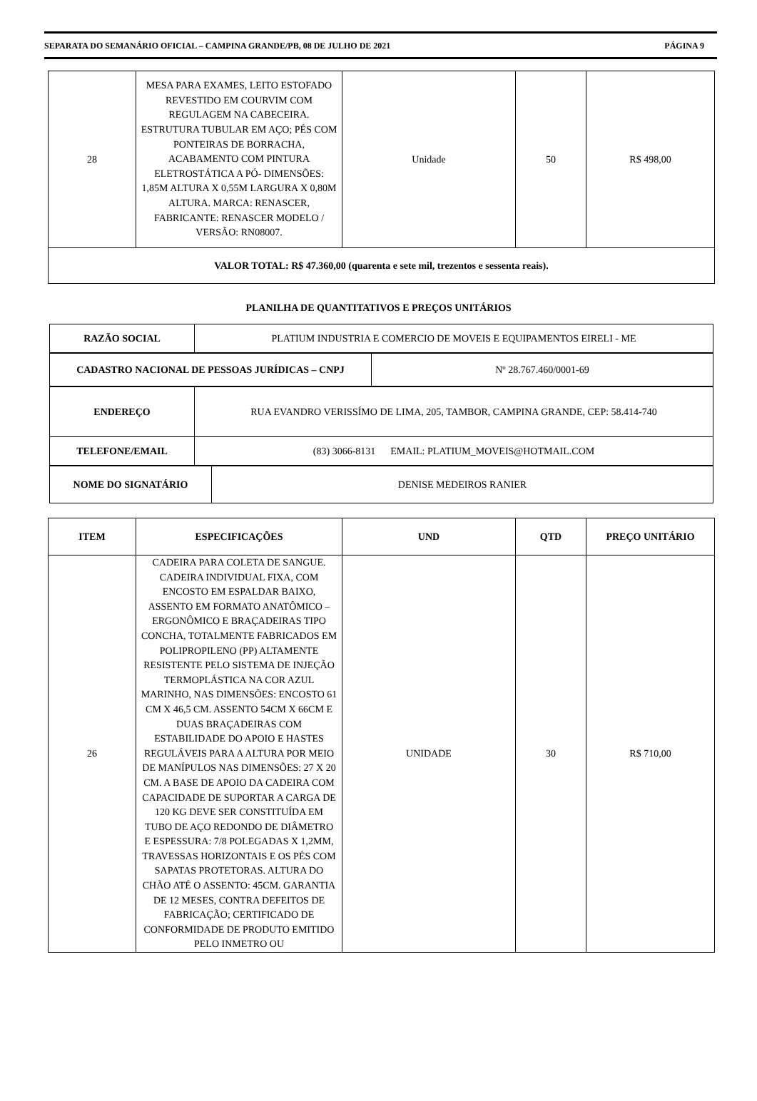SEPARATA DO SEMANÁRIO OFICIAL – CAMPINA GRANDE/PB, 08 DE JULHO DE 2021 PÁGINA 9
| 28 | MESA PARA EXAMES, LEITO ESTOFADO REVESTIDO EM COURVIM COM REGULAGEM NA CABECEIRA. ESTRUTURA TUBULAR EM AÇO; PÉS COM PONTEIRAS DE BORRACHA, ACABAMENTO COM PINTURA ELETROSTÁTICA A PÓ- DIMENSÕES: 1,85M ALTURA X 0,55M LARGURA X 0,80M ALTURA. MARCA: RENASCER, FABRICANTE: RENASCER MODELO / VERSÃO: RN08007. | Unidade | 50 | R$ 498,00 |
| VALOR TOTAL: R$ 47.360,00 (quarenta e sete mil, trezentos e sessenta reais). | | | | |
PLANILHA DE QUANTITATIVOS E PREÇOS UNITÁRIOS
| RAZÃO SOCIAL | PLATIUM INDUSTRIA E COMERCIO DE MOVEIS E EQUIPAMENTOS EIRELI - ME |
| CADASTRO NACIONAL DE PESSOAS JURÍDICAS – CNPJ | Nº 28.767.460/0001-69 |
| ENDEREÇO | RUA EVANDRO VERISSÍMO DE LIMA, 205, TAMBOR, CAMPINA GRANDE, CEP: 58.414-740 |
| TELEFONE/EMAIL | (83) 3066-8131 EMAIL: PLATIUM_MOVEIS@HOTMAIL.COM |
| NOME DO SIGNATÁRIO | DENISE MEDEIROS RANIER |
| ITEM | ESPECIFICAÇÕES | UND | QTD | PREÇO UNITÁRIO |
| --- | --- | --- | --- | --- |
| 26 | CADEIRA PARA COLETA DE SANGUE. CADEIRA INDIVIDUAL FIXA, COM ENCOSTO EM ESPALDAR BAIXO, ASSENTO EM FORMATO ANATÔMICO – ERGONÔMICO E BRAÇADEIRAS TIPO CONCHA, TOTALMENTE FABRICADOS EM POLIPROPILENO (PP) ALTAMENTE RESISTENTE PELO SISTEMA DE INJEÇÃO TERMOPLÁSTICA NA COR AZUL MARINHO, NAS DIMENSÕES: ENCOSTO 61 CM X 46,5 CM. ASSENTO 54CM X 66CM E DUAS BRAÇADEIRAS COM ESTABILIDADE DO APOIO E HASTES REGULÁVEIS PARA A ALTURA POR MEIO DE MANÍPULOS NAS DIMENSÕES: 27 X 20 CM. A BASE DE APOIO DA CADEIRA COM CAPACIDADE DE SUPORTAR A CARGA DE 120 KG DEVE SER CONSTITUÍDA EM TUBO DE AÇO REDONDO DE DIÂMETRO E ESPESSURA: 7/8 POLEGADAS X 1,2MM, TRAVESSAS HORIZONTAIS E OS PÉS COM SAPATAS PROTETORAS. ALTURA DO CHÃO ATÉ O ASSENTO: 45CM. GARANTIA DE 12 MESES, CONTRA DEFEITOS DE FABRICAÇÃO; CERTIFICADO DE CONFORMIDADE DE PRODUTO EMITIDO PELO INMETRO OU | UNIDADE | 30 | R$ 710,00 |